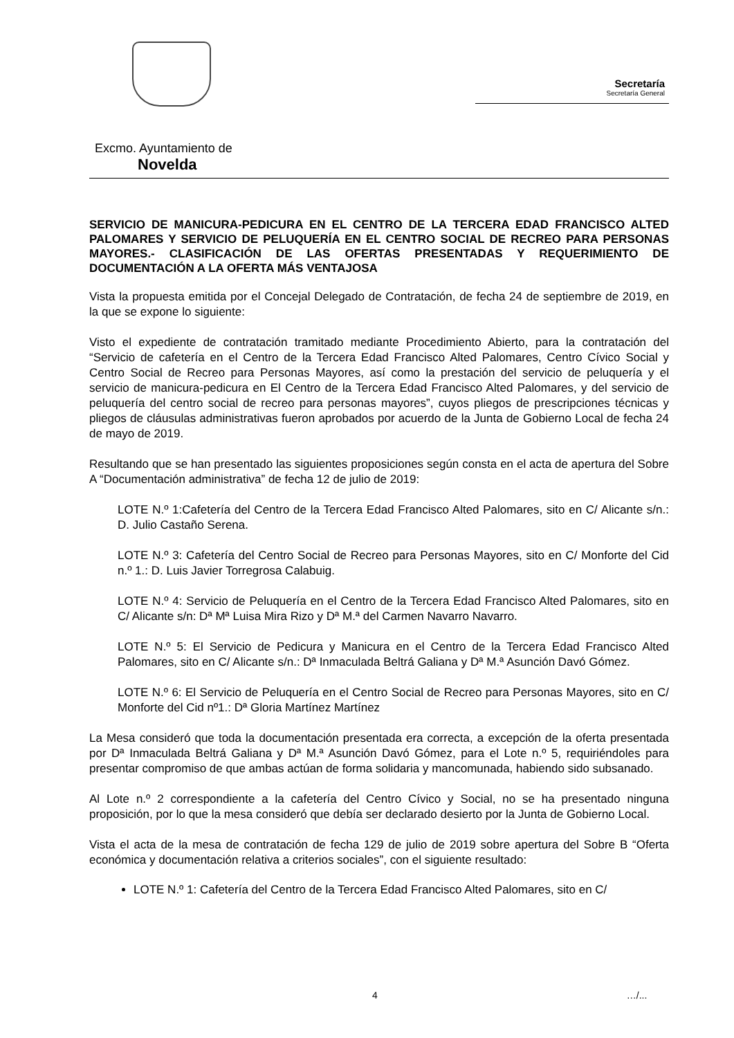Secretaría
Secretaría General
Excmo. Ayuntamiento de
Novelda
SERVICIO DE MANICURA-PEDICURA EN EL CENTRO DE LA TERCERA EDAD FRANCISCO ALTED PALOMARES Y SERVICIO DE PELUQUERÍA EN EL CENTRO SOCIAL DE RECREO PARA PERSONAS MAYORES.- CLASIFICACIÓN DE LAS OFERTAS PRESENTADAS Y REQUERIMIENTO DE DOCUMENTACIÓN A LA OFERTA MÁS VENTAJOSA
Vista la propuesta emitida por el Concejal Delegado de Contratación, de fecha 24 de septiembre de 2019, en la que se expone lo siguiente:
Visto el expediente de contratación tramitado mediante Procedimiento Abierto, para la contratación del “Servicio de cafetería en el Centro de la Tercera Edad Francisco Alted Palomares, Centro Cívico Social y Centro Social de Recreo para Personas Mayores, así como la prestación del servicio de peluquería y el servicio de manicura-pedicura en El Centro de la Tercera Edad Francisco Alted Palomares, y del servicio de peluquería del centro social de recreo para personas mayores”, cuyos pliegos de prescripciones técnicas y pliegos de cláusulas administrativas fueron aprobados por acuerdo de la Junta de Gobierno Local de fecha 24 de mayo de 2019.
Resultando que se han presentado las siguientes proposiciones según consta en el acta de apertura del Sobre A “Documentación administrativa” de fecha 12 de julio de 2019:
LOTE N.º 1:Cafetería del Centro de la Tercera Edad Francisco Alted Palomares, sito en C/ Alicante s/n.: D. Julio Castaño Serena.
LOTE N.º 3: Cafetería del Centro Social de Recreo para Personas Mayores, sito en C/ Monforte del Cid n.º 1.: D. Luis Javier Torregrosa Calabuig.
LOTE N.º 4: Servicio de Peluquería en el Centro de la Tercera Edad Francisco Alted Palomares, sito en C/ Alicante s/n: Dª Mª Luisa Mira Rizo y Dª M.ª del Carmen Navarro Navarro.
LOTE N.º 5: El Servicio de Pedicura y Manicura en el Centro de la Tercera Edad Francisco Alted Palomares, sito en C/ Alicante s/n.: Dª Inmaculada Beltrá Galiana y Dª M.ª Asunción Davó Gómez.
LOTE N.º 6: El Servicio de Peluquería en el Centro Social de Recreo para Personas Mayores, sito en C/ Monforte del Cid nº1.: Dª Gloria Martínez Martínez
La Mesa consideró que toda la documentación presentada era correcta, a excepción de la oferta presentada por Dª Inmaculada Beltrá Galiana y Dª M.ª Asunción Davó Gómez, para el Lote n.º 5, requiriéndoles para presentar compromiso de que ambas actúan de forma solidaria y mancomunada, habiendo sido subsanado.
Al Lote n.º 2 correspondiente a la cafetería del Centro Cívico y Social, no se ha presentado ninguna proposición, por lo que la mesa consideró que debía ser declarado desierto por la Junta de Gobierno Local.
Vista el acta de la mesa de contratación de fecha 129 de julio de 2019 sobre apertura del Sobre B “Oferta económica y documentación relativa a criterios sociales”, con el siguiente resultado:
LOTE N.º 1: Cafetería del Centro de la Tercera Edad Francisco Alted Palomares, sito en C/
4 …/...